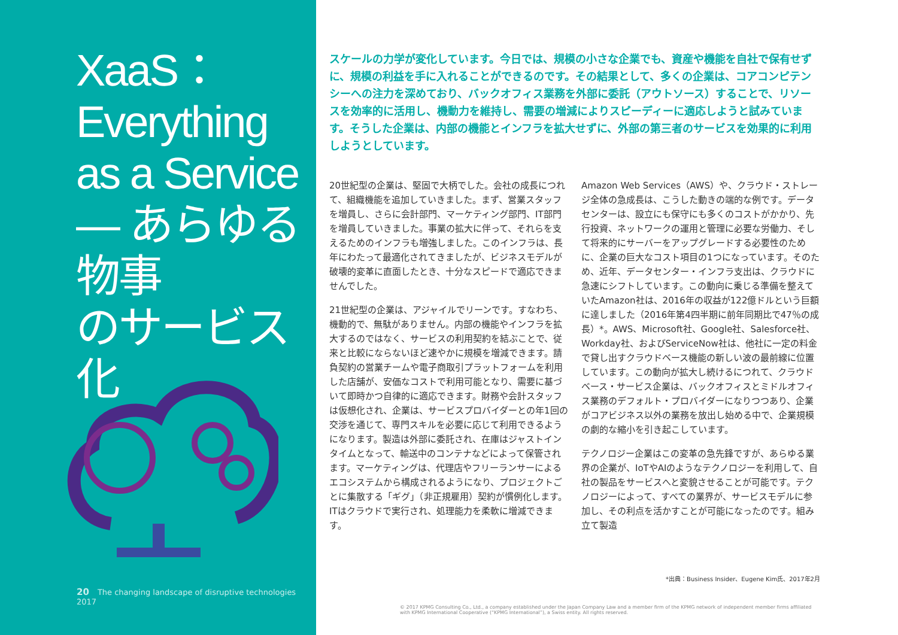XaaS：
Everything
as a Service
― あらゆる物事
のサービス化
20 The changing landscape of disruptive technologies 2017
スケールの力学が変化しています。今日では、規模の小さな企業でも、資産や機能を自社で保有せずに、規模の利益を手に入れることができるのです。その結果として、多くの企業は、コアコンピテンシーへの注力を深めており、バックオフィス業務を外部に委託（アウトソース）することで、リソースを効率的に活用し、機動力を維持し、需要の増減によりスピーディーに適応しようと試みています。そうした企業は、内部の機能とインフラを拡大せずに、外部の第三者のサービスを効果的に利用しようとしています。
20世紀型の企業は、堅固で大柄でした。会社の成長につれて、組織機能を追加していきました。まず、営業スタッフを増員し、さらに会計部門、マーケティング部門、IT部門を増員していきました。事業の拡大に伴って、それらを支えるためのインフラも増強しました。このインフラは、長年にわたって最適化されてきましたが、ビジネスモデルが破壊的変革に直面したとき、十分なスピードで適応できませんでした。
21世紀型の企業は、アジャイルでリーンです。すなわち、機動的で、無駄がありません。内部の機能やインフラを拡大するのではなく、サービスの利用契約を結ぶことで、従来と比較にならないほど速やかに規模を増減できます。請負契約の営業チームや電子商取引プラットフォームを利用した店舗が、安価なコストで利用可能となり、需要に基づいて即時かつ自律的に適応できます。財務や会計スタッフは仮想化され、企業は、サービスプロバイダーとの年1回の交渉を通じて、専門スキルを必要に応じて利用できるようになります。製造は外部に委託され、在庫はジャストインタイムとなって、輸送中のコンテナなどによって保管されます。マーケティングは、代理店やフリーランサーによるエコシステムから構成されるようになり、プロジェクトごとに集散する「ギグ」（非正規雇用）契約が慣例化します。ITはクラウドで実行され、処理能力を柔軟に増減できます。
Amazon Web Services（AWS）や、クラウド・ストレージ全体の急成長は、こうした動きの端的な例です。データセンターは、設立にも保守にも多くのコストがかかり、先行投資、ネットワークの運用と管理に必要な労働力、そして将来的にサーバーをアップグレードする必要性のために、企業の巨大なコスト項目の1つになっています。そのため、近年、データセンター・インフラ支出は、クラウドに急速にシフトしています。この動向に乗じる準備を整えていたAmazon社は、2016年の収益が122億ドルという巨額に達しました（2016年第4四半期に前年同期比で47％の成長）*。AWS、Microsoft社、Google社、Salesforce社、Workday社、およびServiceNow社は、他社に一定の料金で貸し出すクラウドベース機能の新しい波の最前線に位置しています。この動向が拡大し続けるにつれて、クラウドベース・サービス企業は、バックオフィスとミドルオフィス業務のデフォルト・プロバイダーになりつつあり、企業がコアビジネス以外の業務を放出し始める中で、企業規模の劇的な縮小を引き起こしています。
テクノロジー企業はこの変革の急先鋒ですが、あらゆる業界の企業が、IoTやAIのようなテクノロジーを利用して、自社の製品をサービスへと変貌させることが可能です。テクノロジーによって、すべての業界が、サービスモデルに参加し、その利点を活かすことが可能になったのです。組み立て製造
*出典：Business Insider、Eugene Kim氏、2017年2月
© 2017 KPMG Consulting Co., Ltd., a company established under the Japan Company Law and a member firm of the KPMG network of independent member firms affiliated with KPMG International Cooperative (“KPMG International”), a Swiss entity. All rights reserved.